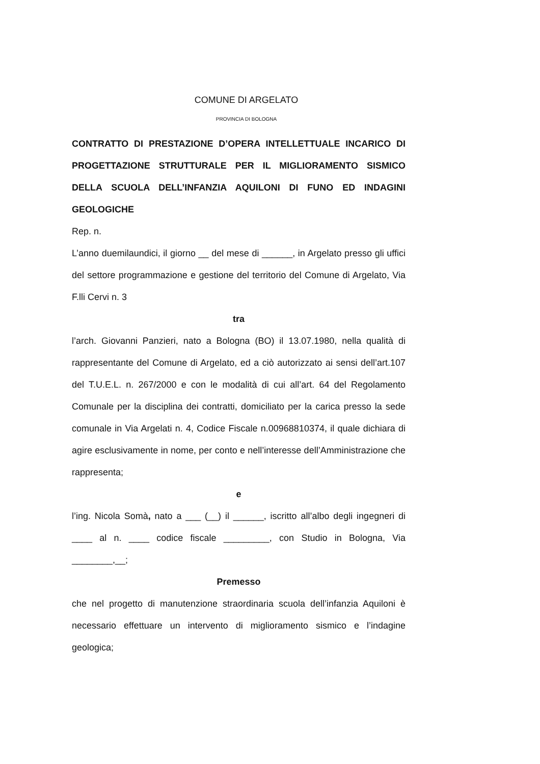COMUNE DI ARGELATO
PROVINCIA DI BOLOGNA
CONTRATTO DI PRESTAZIONE D’OPERA INTELLETTUALE INCARICO DI PROGETTAZIONE STRUTTURALE PER IL MIGLIORAMENTO SISMICO DELLA SCUOLA DELL’INFANZIA AQUILONI DI FUNO ED INDAGINI GEOLOGICHE
Rep. n.
L’anno duemilaundici, il giorno __ del mese di ______, in Argelato presso gli uffici del settore programmazione e gestione del territorio del Comune di Argelato, Via F.lli Cervi n. 3
tra
l’arch. Giovanni Panzieri, nato a Bologna (BO) il 13.07.1980, nella qualità di rappresentante del Comune di Argelato, ed a ciò autorizzato ai sensi dell’art.107 del T.U.E.L. n. 267/2000 e con le modalità di cui all’art. 64 del Regolamento Comunale per la disciplina dei contratti, domiciliato per la carica presso la sede comunale in Via Argelati n. 4, Codice Fiscale n.00968810374, il quale dichiara di agire esclusivamente in nome, per conto e nell’interesse dell’Amministrazione che rappresenta;
e
l’ing. Nicola Somà, nato a ___ (__) il ______, iscritto all’albo degli ingegneri di ____ al n. ____ codice fiscale _________, con Studio in Bologna, Via ________,__;
Premesso
che nel progetto di manutenzione straordinaria scuola dell’infanzia Aquiloni è necessario effettuare un intervento di miglioramento sismico e l’indagine geologica;